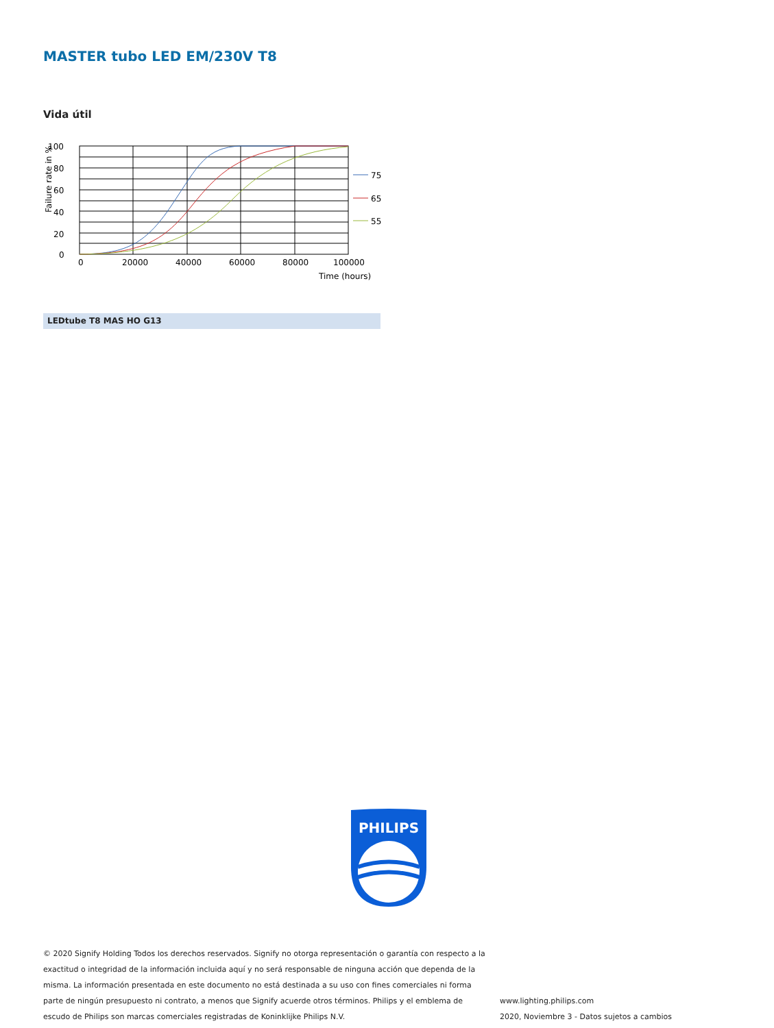MASTER tubo LED EM/230V T8
Vida útil
100
80
60
40
20
0
0
20000
40000
60000
80000
100000
Time (hours)
Failure rate in %
75
65
55
LEDtube T8 MAS HO G13
PHILIPS
© 2020 Signify Holding Todos los derechos reservados. Signify no otorga representación o garantía con respecto a la exactitud o integridad de la información incluida aquí y no será responsable de ninguna acción que dependa de la misma. La información presentada en este documento no está destinada a su uso con fines comerciales ni forma parte de ningún presupuesto ni contrato, a menos que Signify acuerde otros términos. Philips y el emblema de escudo de Philips son marcas comerciales registradas de Koninklijke Philips N.V.
www.lighting.philips.com
2020, Noviembre 3 - Datos sujetos a cambios